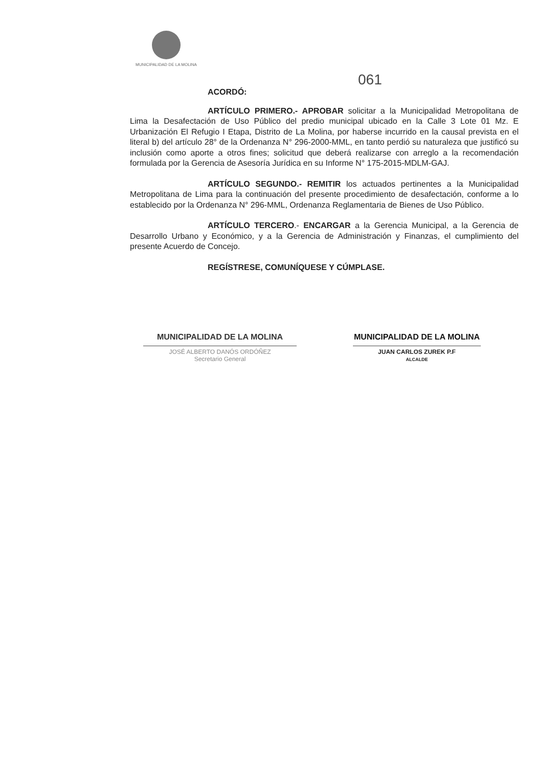MUNICIPALIDAD DE LA MOLINA
061
ACORDÓ:
ARTÍCULO PRIMERO.- APROBAR solicitar a la Municipalidad Metropolitana de Lima la Desafectación de Uso Público del predio municipal ubicado en la Calle 3 Lote 01 Mz. E Urbanización El Refugio I Etapa, Distrito de La Molina, por haberse incurrido en la causal prevista en el literal b) del artículo 28° de la Ordenanza N° 296-2000-MML, en tanto perdió su naturaleza que justificó su inclusión como aporte a otros fines; solicitud que deberá realizarse con arreglo a la recomendación formulada por la Gerencia de Asesoría Jurídica en su Informe N° 175-2015-MDLM-GAJ.
ARTÍCULO SEGUNDO.- REMITIR los actuados pertinentes a la Municipalidad Metropolitana de Lima para la continuación del presente procedimiento de desafectación, conforme a lo establecido por la Ordenanza N° 296-MML, Ordenanza Reglamentaria de Bienes de Uso Público.
ARTÍCULO TERCERO.- ENCARGAR a la Gerencia Municipal, a la Gerencia de Desarrollo Urbano y Económico, y a la Gerencia de Administración y Finanzas, el cumplimiento del presente Acuerdo de Concejo.
REGÍSTRESE, COMUNÍQUESE Y CÚMPLASE.
MUNICIPALIDAD DE LA MOLINA
JOSÉ ALBERTO DANÓS ORDÓÑEZ
Secretario General
MUNICIPALIDAD DE LA MOLINA
JUAN CARLOS ZUREK P.F
ALCALDE